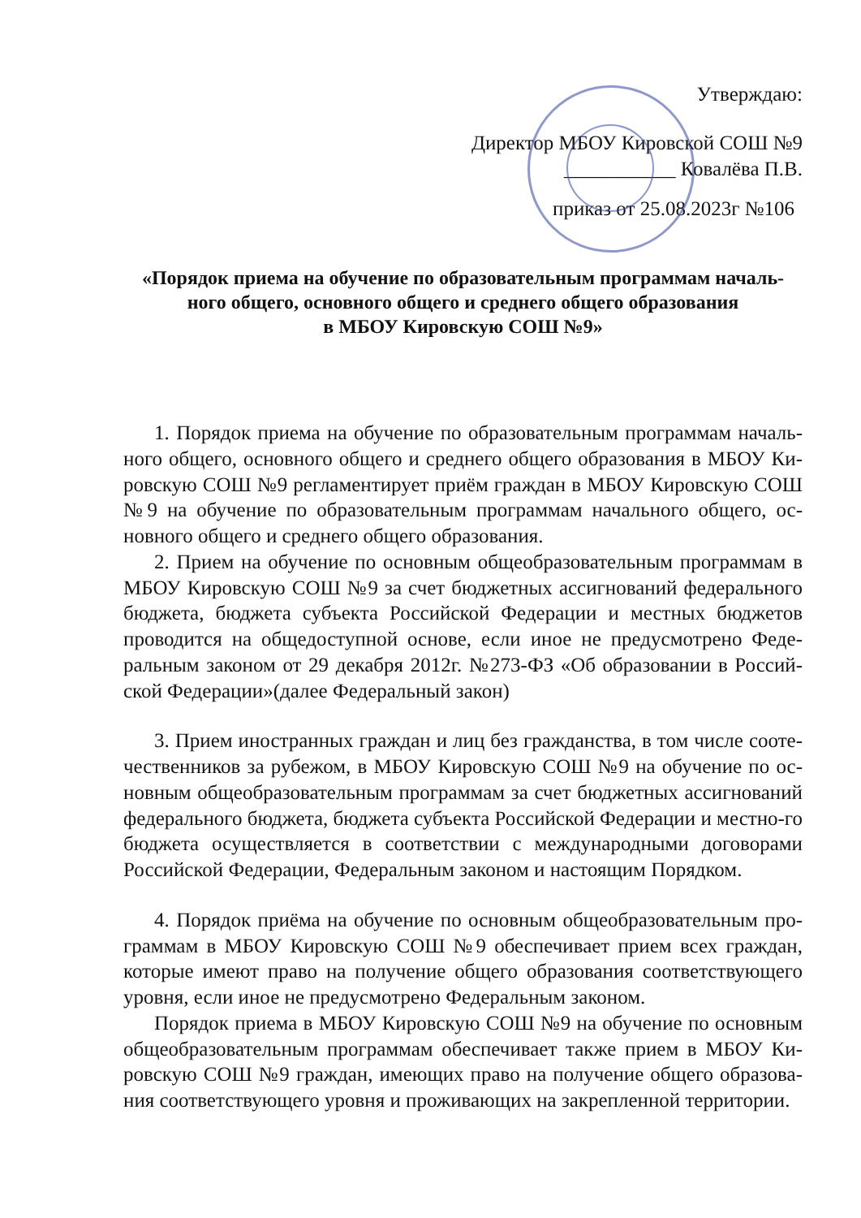Утверждаю:
Директор МБОУ Кировской СОШ №9
___________ Ковалёва П.В.
приказ от 25.08.2023г №106
«Порядок приема на обучение по образовательным программам началь-
ного общего, основного общего и среднего общего образования
в МБОУ Кировскую СОШ №9»
1. Порядок приема на обучение по образовательным программам началь-ного общего, основного общего и среднего общего образования в МБОУ Ки-ровскую СОШ №9 регламентирует приём граждан в МБОУ Кировскую СОШ №9 на обучение по образовательным программам начального общего, ос-новного общего и среднего общего образования.
2. Прием на обучение по основным общеобразовательным программам в МБОУ Кировскую СОШ №9 за счет бюджетных ассигнований федерального бюджета, бюджета субъекта Российской Федерации и местных бюджетов проводится на общедоступной основе, если иное не предусмотрено Феде-ральным законом от 29 декабря 2012г. №273-ФЗ «Об образовании в Россий-ской Федерации»(далее Федеральный закон)
3. Прием иностранных граждан и лиц без гражданства, в том числе сооте-чественников за рубежом, в МБОУ Кировскую СОШ №9 на обучение по ос-новным общеобразовательным программам за счет бюджетных ассигнований федерального бюджета, бюджета субъекта Российской Федерации и местно-го бюджета осуществляется в соответствии с международными договорами Российской Федерации, Федеральным законом и настоящим Порядком.
4. Порядок приёма на обучение по основным общеобразовательным про-граммам в МБОУ Кировскую СОШ №9 обеспечивает прием всех граждан, которые имеют право на получение общего образования соответствующего уровня, если иное не предусмотрено Федеральным законом.
Порядок приема в МБОУ Кировскую СОШ №9 на обучение по основным общеобразовательным программам обеспечивает также прием в МБОУ Ки-ровскую СОШ №9 граждан, имеющих право на получение общего образова-ния соответствующего уровня и проживающих на закрепленной территории.